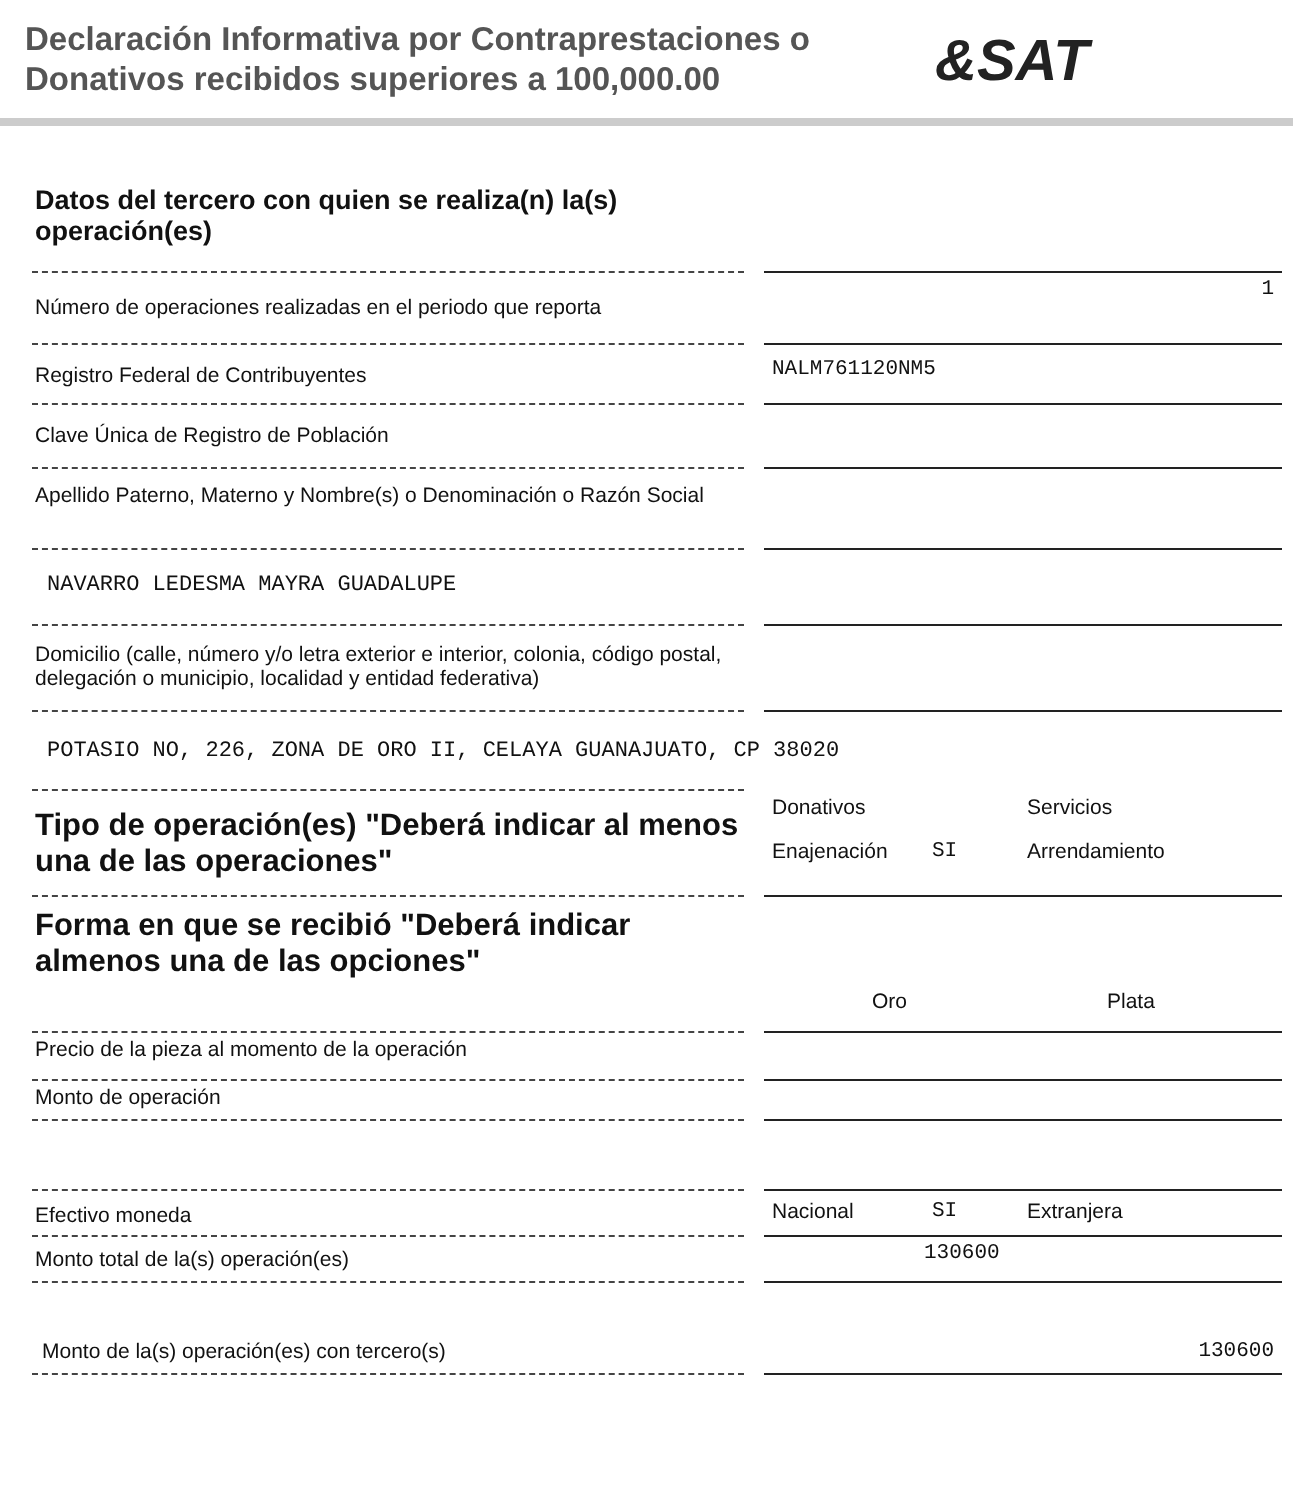Declaración Informativa por Contraprestaciones o Donativos recibidos superiores a 100,000.00
&SAT
Datos del tercero con quien se realiza(n) la(s) operación(es)
Número de operaciones realizadas en el periodo que reporta
1
Registro Federal de Contribuyentes
NALM761120NM5
Clave Única de Registro de Población
Apellido Paterno, Materno y Nombre(s) o Denominación o Razón Social
NAVARRO LEDESMA MAYRA GUADALUPE
Domicilio (calle, número y/o letra exterior e interior, colonia, código postal, delegación o municipio, localidad y entidad federativa)
POTASIO NO, 226, ZONA DE ORO II, CELAYA GUANAJUATO, CP 38020
Tipo de operación(es) "Deberá indicar al menos una de las operaciones"
Donativos Servicios Enajenación SI Arrendamiento
Forma en que se recibió "Deberá indicar almenos una de las opciones"
Oro Plata
Precio de la pieza al momento de la operación
Monto de operación
Efectivo moneda
Nacional SI Extranjera
Monto total de la(s) operación(es)
130600
Monto de la(s) operación(es) con tercero(s) 130600